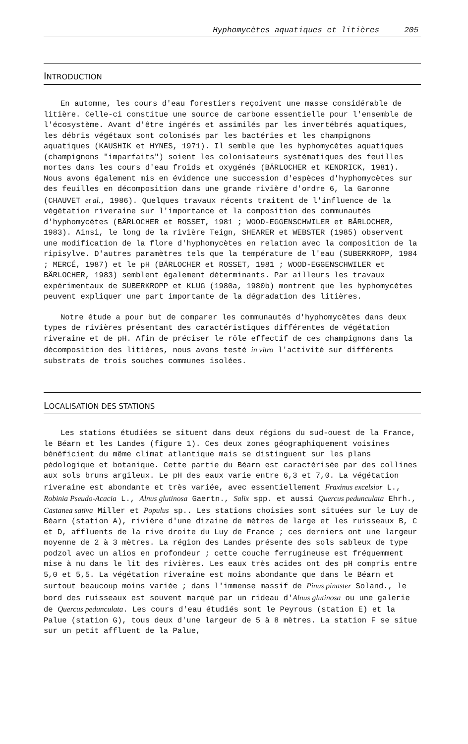Hyphomycètes aquatiques et litières 205
INTRODUCTION
En automne, les cours d'eau forestiers reçoivent une masse considérable de litière. Celle-ci constitue une source de carbone essentielle pour l'ensemble de l'écosystème. Avant d'être ingérés et assimilés par les invertébrés aquatiques, les débris végétaux sont colonisés par les bactéries et les champignons aquatiques (KAUSHIK et HYNES, 1971). Il semble que les hyphomycètes aquatiques (champignons "imparfaits") soient les colonisateurs systématiques des feuilles mortes dans les cours d'eau froids et oxygénés (BÄRLOCHER et KENDRICK, 1981). Nous avons également mis en évidence une succession d'espèces d'hyphomycètes sur des feuilles en décomposition dans une grande rivière d'ordre 6, la Garonne (CHAUVET et al., 1986). Quelques travaux récents traitent de l'influence de la végétation riveraine sur l'importance et la composition des communautés d'hyphomycètes (BÄRLOCHER et ROSSET, 1981 ; WOOD-EGGENSCHWILER et BÄRLOCHER, 1983). Ainsi, le long de la rivière Teign, SHEARER et WEBSTER (1985) observent une modification de la flore d'hyphomycètes en relation avec la composition de la ripisylve. D'autres paramètres tels que la température de l'eau (SUBERKROPP, 1984 ; MERCÉ, 1987) et le pH (BÄRLOCHER et ROSSET, 1981 ; WOOD-EGGENSCHWILER et BÄRLOCHER, 1983) semblent également déterminants. Par ailleurs les travaux expérimentaux de SUBERKROPP et KLUG (1980a, 1980b) montrent que les hyphomycètes peuvent expliquer une part importante de la dégradation des litières.
Notre étude a pour but de comparer les communautés d'hyphomycètes dans deux types de rivières présentant des caractéristiques différentes de végétation riveraine et de pH. Afin de préciser le rôle effectif de ces champignons dans la décomposition des litières, nous avons testé in vitro l'activité sur différents substrats de trois souches communes isolées.
LOCALISATION DES STATIONS
Les stations étudiées se situent dans deux régions du sud-ouest de la France, le Béarn et les Landes (figure 1). Ces deux zones géographiquement voisines bénéficient du même climat atlantique mais se distinguent sur les plans pédologique et botanique. Cette partie du Béarn est caractérisée par des collines aux sols bruns argileux. Le pH des eaux varie entre 6,3 et 7,0. La végétation riveraine est abondante et très variée, avec essentiellement Fraxinus excelsior L., Robinia Pseudo-Acacia L., Alnus glutinosa Gaertn., Salix spp. et aussi Quercus pedunculata Ehrh., Castanea sativa Miller et Populus sp.. Les stations choisies sont situées sur le Luy de Béarn (station A), rivière d'une dizaine de mètres de large et les ruisseaux B, C et D, affluents de la rive droite du Luy de France ; ces derniers ont une largeur moyenne de 2 à 3 mètres. La région des Landes présente des sols sableux de type podzol avec un alios en profondeur ; cette couche ferrugineuse est fréquemment mise à nu dans le lit des rivières. Les eaux très acides ont des pH compris entre 5,0 et 5,5. La végétation riveraine est moins abondante que dans le Béarn et surtout beaucoup moins variée ; dans l'immense massif de Pinus pinaster Soland., le bord des ruisseaux est souvent marqué par un rideau d'Alnus glutinosa ou une galerie de Quercus pedunculata. Les cours d'eau étudiés sont le Peyrous (station E) et la Palue (station G), tous deux d'une largeur de 5 à 8 mètres. La station F se situe sur un petit affluent de la Palue,